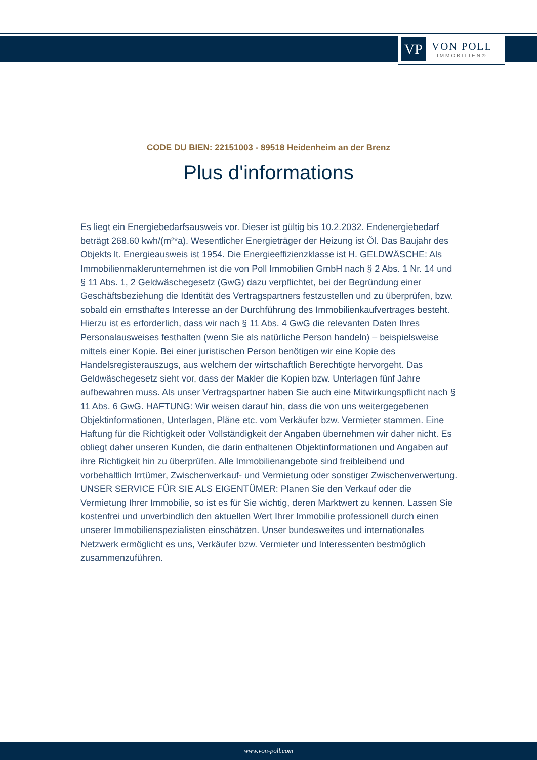VP
VON POLL
IMMOBILIEN®
CODE DU BIEN: 22151003 - 89518 Heidenheim an der Brenz
Plus d'informations
Es liegt ein Energiebedarfsausweis vor. Dieser ist gültig bis 10.2.2032. Endenergiebedarf beträgt 268.60 kwh/(m²*a). Wesentlicher Energieträger der Heizung ist Öl. Das Baujahr des Objekts lt. Energieausweis ist 1954. Die Energieeffizienzklasse ist H. GELDWÄSCHE: Als Immobilienmaklerunternehmen ist die von Poll Immobilien GmbH nach § 2 Abs. 1 Nr. 14 und § 11 Abs. 1, 2 Geldwäschegesetz (GwG) dazu verpflichtet, bei der Begründung einer Geschäftsbeziehung die Identität des Vertragspartners festzustellen und zu überprüfen, bzw. sobald ein ernsthaftes Interesse an der Durchführung des Immobilienkaufvertrages besteht. Hierzu ist es erforderlich, dass wir nach § 11 Abs. 4 GwG die relevanten Daten Ihres Personalausweises festhalten (wenn Sie als natürliche Person handeln) – beispielsweise mittels einer Kopie. Bei einer juristischen Person benötigen wir eine Kopie des Handelsregisterauszugs, aus welchem der wirtschaftlich Berechtigte hervorgeht. Das Geldwäschegesetz sieht vor, dass der Makler die Kopien bzw. Unterlagen fünf Jahre aufbewahren muss. Als unser Vertragspartner haben Sie auch eine Mitwirkungspflicht nach § 11 Abs. 6 GwG. HAFTUNG: Wir weisen darauf hin, dass die von uns weitergegebenen Objektinformationen, Unterlagen, Pläne etc. vom Verkäufer bzw. Vermieter stammen. Eine Haftung für die Richtigkeit oder Vollständigkeit der Angaben übernehmen wir daher nicht. Es obliegt daher unseren Kunden, die darin enthaltenen Objektinformationen und Angaben auf ihre Richtigkeit hin zu überprüfen. Alle Immobilienangebote sind freibleibend und vorbehaltlich Irrtümer, Zwischenverkauf- und Vermietung oder sonstiger Zwischenverwertung. UNSER SERVICE FÜR SIE ALS EIGENTÜMER: Planen Sie den Verkauf oder die Vermietung Ihrer Immobilie, so ist es für Sie wichtig, deren Marktwert zu kennen. Lassen Sie kostenfrei und unverbindlich den aktuellen Wert Ihrer Immobilie professionell durch einen unserer Immobilienspezialisten einschätzen. Unser bundesweites und internationales Netzwerk ermöglicht es uns, Verkäufer bzw. Vermieter und Interessenten bestmöglich zusammenzuführen.
www.von-poll.com